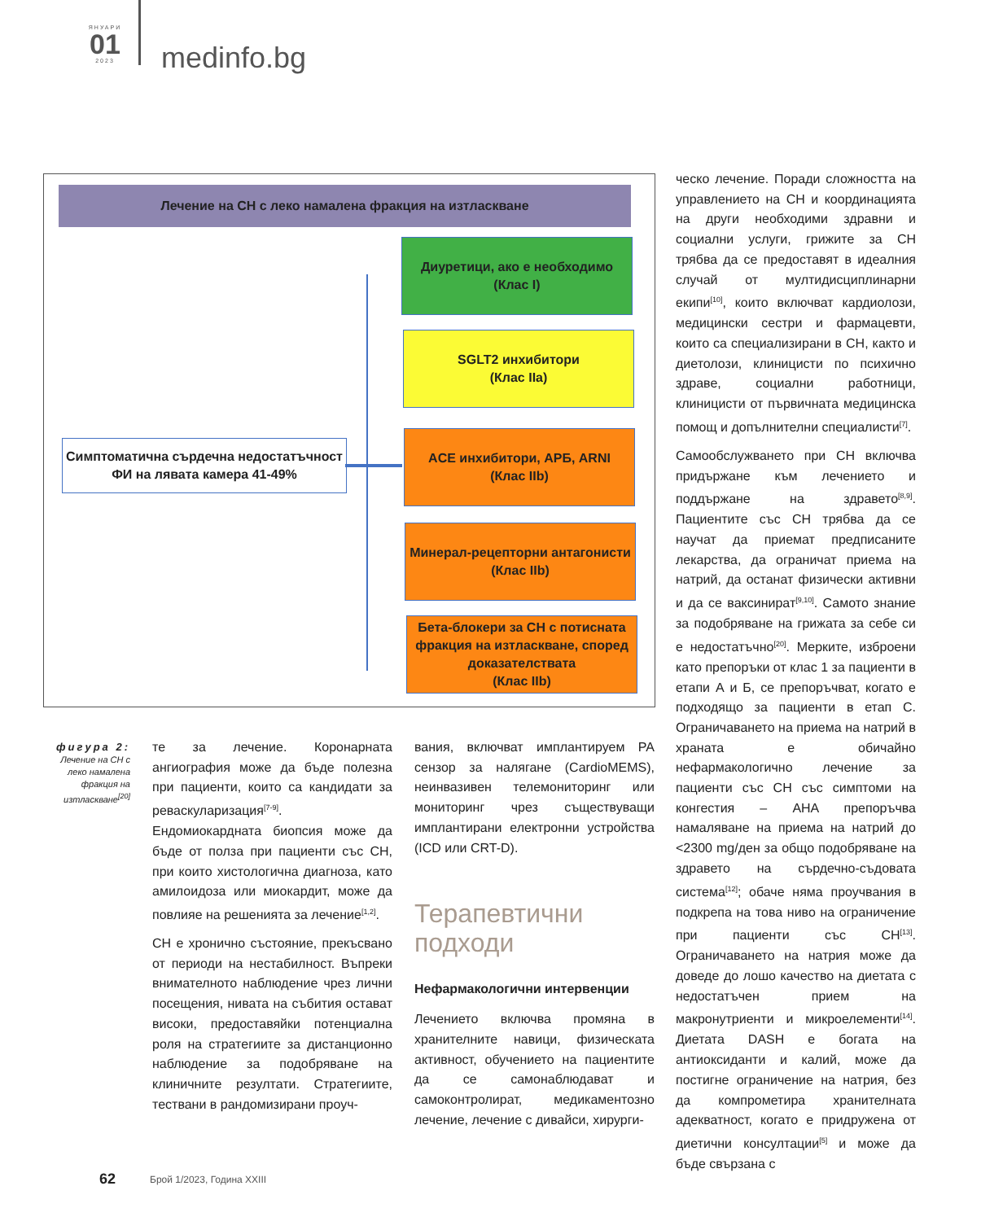ЯНУАРИ
01
2023
medinfo.bg
Лечение на СН с леко намалена фракция на изтласкване
Симптоматична сърдечна недостатъчност
ФИ на лявата камера 41-49%
Диуретици, ако е необходимо
(Клас I)
SGLT2 инхибитори
(Клас IIa)
ACE инхибитори, АРБ, ARNI
(Клас IIb)
Минерал-рецепторни антагонисти
(Клас IIb)
Бета-блокери за СН с потисната фракция на изтласкване, според доказателствата
(Клас IIb)
фигура 2:
Лечение на СН с леко намалена фракция на изтласкване<sup>[20]</sup>
те за лечение. Коронарната ангиография може да бъде полезна при пациенти, които са кандидати за реваскуларизация<sup>[7-9]</sup>. Ендомиокардната биопсия може да бъде от полза при пациенти със СН, при които хистологична диагноза, като амилоидоза или миокардит, може да повлияе на решенията за лечение<sup>[1,2]</sup>.
СН е хронично състояние, прекъсвано от периоди на нестабилност. Въпреки внимателното наблюдение чрез лични посещения, нивата на събития остават високи, предоставяйки потенциална роля на стратегиите за дистанционно наблюдение за подобряване на клиничните резултати. Стратегиите, тествани в рандомизирани проуч-
вания, включват имплантируем PA сензор за налягане (CardioMEMS), неинвазивен телемониторинг или мониторинг чрез съществуващи имплантирани електронни устройства (ICD или CRT-D).
Терапевтични подходи
Нефармакологични интервенции
Лечението включва промяна в хранителните навици, физическата активност, обучението на пациентите да се самонаблюдават и самоконтролират, медикаментозно лечение, лечение с дивайси, хирурги-
ческо лечение. Поради сложността на управлението на СН и координацията на други необходими здравни и социални услуги, грижите за СН трябва да се предоставят в идеалния случай от мултидисциплинарни екипи<sup>[10]</sup>, които включват кардиолози, медицински сестри и фармацевти, които са специализирани в СН, както и диетолози, клиницисти по психично здраве, социални работници, клиницисти от първичната медицинска помощ и допълнителни специалисти<sup>[7]</sup>.
Самообслужването при СН включва придържане към лечението и поддържане на здравето<sup>[8,9]</sup>. Пациентите със СН трябва да се научат да приемат предписаните лекарства, да ограничат приема на натрий, да останат физически активни и да се ваксинират<sup>[9,10]</sup>. Самото знание за подобряване на грижата за себе си е недостатъчно<sup>[20]</sup>. Мерките, изброени като препоръки от клас 1 за пациенти в етапи А и Б, се препоръчват, когато е подходящо за пациенти в етап С. Ограничаването на приема на натрий в храната е обичайно нефармакологично лечение за пациенти със СН със симптоми на конгестия – AHA препоръчва намаляване на приема на натрий до <2300 mg/ден за общо подобряване на здравето на сърдечно-съдовата система<sup>[12]</sup>; обаче няма проучвания в подкрепа на това ниво на ограничение при пациенти със СН<sup>[13]</sup>. Ограничаването на натрия може да доведе до лошо качество на диетата с недостатъчен прием на макронутриенти и микроелементи<sup>[14]</sup>. Диетата DASH е богата на антиоксиданти и калий, може да постигне ограничение на натрия, без да компрометира хранителната адекватност, когато е придружена от диетични консултации<sup>[5]</sup> и може да бъде свързана с
62 Брой 1/2023, Година XXIII